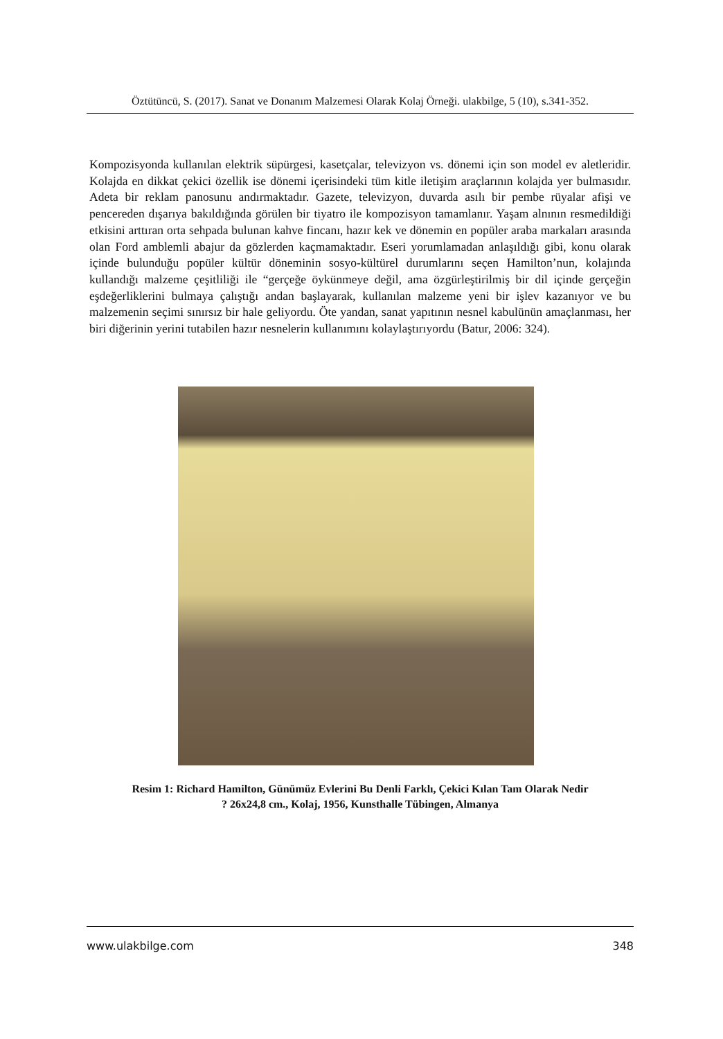Öztütüncü, S. (2017). Sanat ve Donanım Malzemesi Olarak Kolaj Örneği. ulakbilge, 5 (10), s.341-352.
Kompozisyonda kullanılan elektrik süpürgesi, kasetçalar, televizyon vs. dönemi için son model ev aletleridir. Kolajda en dikkat çekici özellik ise dönemi içerisindeki tüm kitle iletişim araçlarının kolajda yer bulmasıdır. Adeta bir reklam panosunu andırmaktadır. Gazete, televizyon, duvarda asılı bir pembe rüyalar afişi ve pencereden dışarıya bakıldığında görülen bir tiyatro ile kompozisyon tamamlanır. Yaşam alnının resmedildiği etkisini arttıran orta sehpada bulunan kahve fincanı, hazır kek ve dönemin en popüler araba markaları arasında olan Ford amblemli abajur da gözlerden kaçmamaktadır. Eseri yorumlamadan anlaşıldığı gibi, konu olarak içinde bulunduğu popüler kültür döneminin sosyo-kültürel durumlarını seçen Hamilton’nun, kolajında kullandığı malzeme çeşitliliği ile “gerçeğe öykünmeye değil, ama özgürleştirilmiş bir dil içinde gerçeğin eşdeğerliklerini bulmaya çalıştığı andan başlayarak, kullanılan malzeme yeni bir işlev kazanıyor ve bu malzemenin seçimi sınırsız bir hale geliyordu. Öte yandan, sanat yapıtının nesnel kabulünün amaçlanması, her biri diğerinin yerini tutabilen hazır nesnelerin kullanımını kolaylaştırıyordu (Batur, 2006: 324).
Resim 1: Richard Hamilton, Günümüz Evlerini Bu Denli Farklı, Çekici Kılan Tam Olarak Nedir
? 26x24,8 cm., Kolaj, 1956, Kunsthalle Tübingen, Almanya
www.ulakbilge.com 348